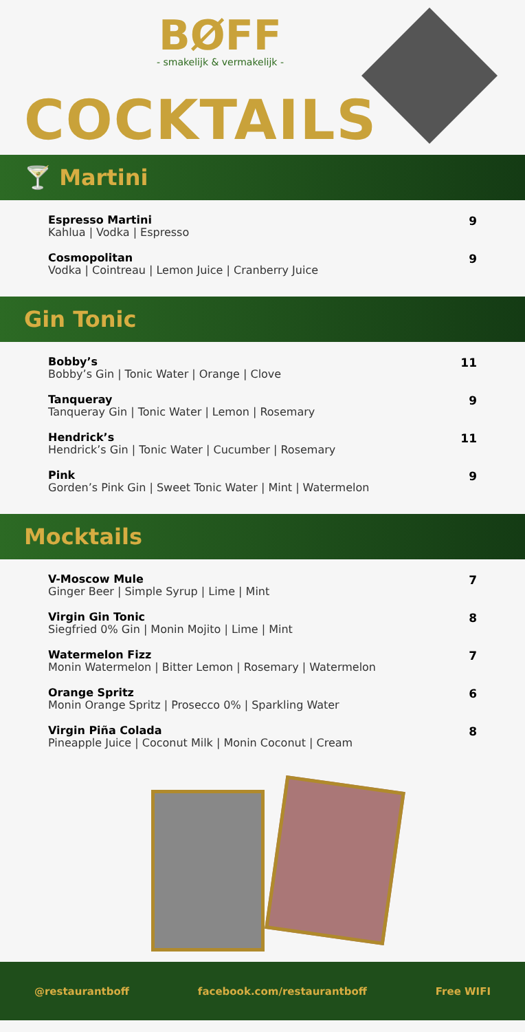BØFF
- smakelijk & vermakelijk -
COCKTAILS
🍸 Martini
Espresso Martini
Kahlua | Vodka | Espresso
9
Cosmopolitan
Vodka | Cointreau | Lemon Juice | Cranberry Juice
9
Gin Tonic
Bobby’s
Bobby’s Gin | Tonic Water | Orange | Clove
11
Tanqueray
Tanqueray Gin | Tonic Water | Lemon | Rosemary
9
Hendrick’s
Hendrick’s Gin | Tonic Water | Cucumber | Rosemary
11
Pink
Gorden’s Pink Gin | Sweet Tonic Water | Mint | Watermelon
9
Mocktails
V-Moscow Mule
Ginger Beer | Simple Syrup | Lime | Mint
7
Virgin Gin Tonic
Siegfried 0% Gin | Monin Mojito | Lime | Mint
8
Watermelon Fizz
Monin Watermelon | Bitter Lemon | Rosemary | Watermelon
7
Orange Spritz
Monin Orange Spritz | Prosecco 0% | Sparkling Water
6
Virgin Piña Colada
Pineapple Juice | Coconut Milk | Monin Coconut | Cream
8
@restaurantboff facebook.com/restaurantboff Free WIFI